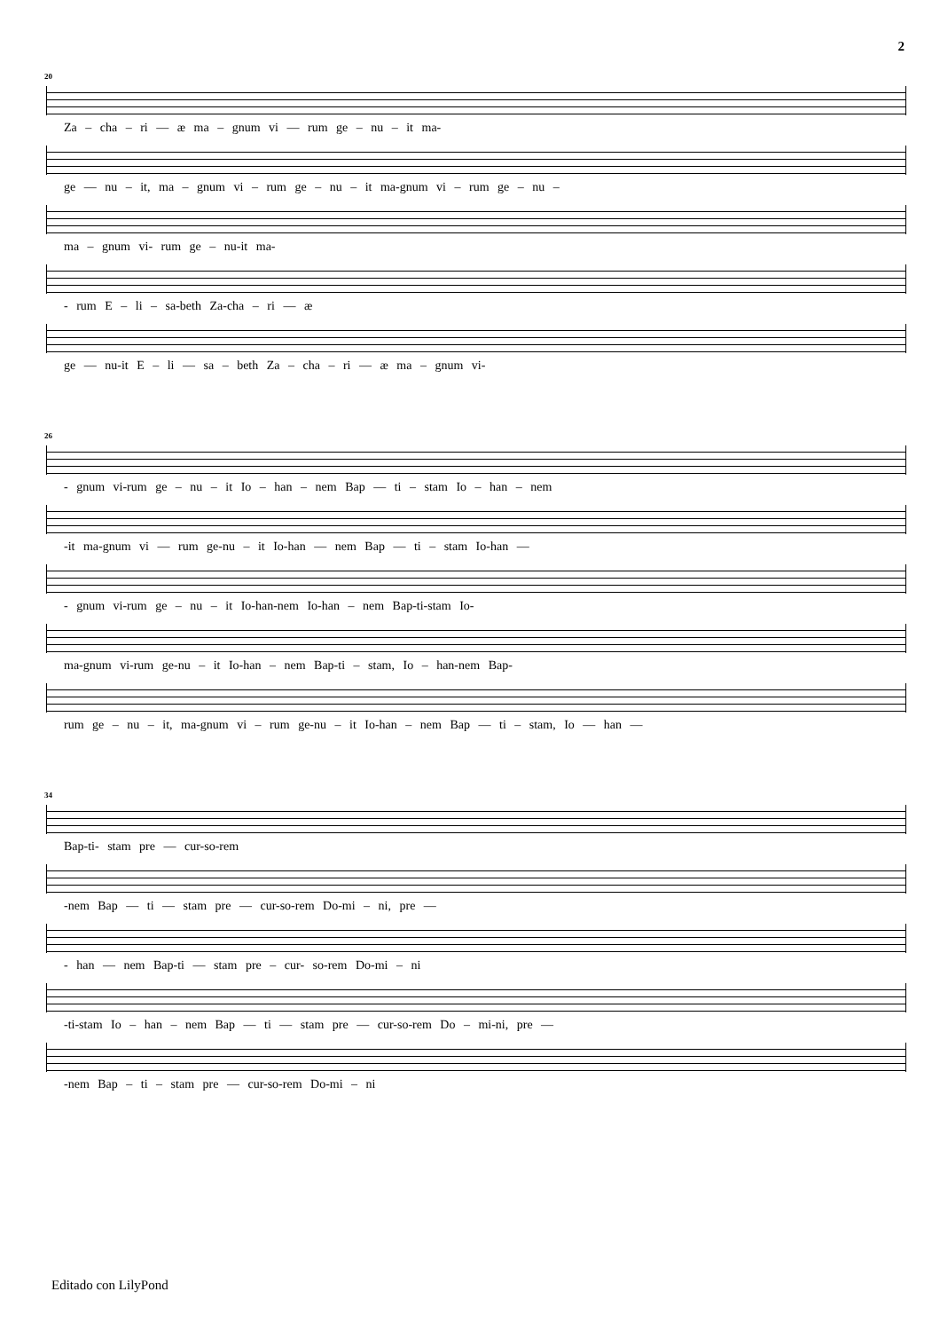2
20
Za – cha – ri — æ ma – gnum vi — rum ge – nu – it ma-
ge — nu – it, ma – gnum vi – rum ge – nu – it ma-gnum vi – rum ge – nu –
ma – gnum vi- rum ge – nu-it ma-
- rum E – li – sa-beth Za-cha – ri — æ
ge — nu-it E – li — sa – beth Za – cha – ri — æ ma – gnum vi-
26
- gnum vi-rum ge – nu – it Io – han – nem Bap — ti – stam Io – han – nem
-it ma-gnum vi — rum ge-nu – it Io-han — nem Bap — ti – stam Io-han —
- gnum vi-rum ge – nu – it Io-han-nem Io-han – nem Bap-ti-stam Io-
ma-gnum vi-rum ge-nu – it Io-han – nem Bap-ti – stam, Io – han-nem Bap-
rum ge – nu – it, ma-gnum vi – rum ge-nu – it Io-han – nem Bap — ti – stam, Io — han —
34
Bap-ti- stam pre — cur-so-rem
-nem Bap — ti — stam pre — cur-so-rem Do-mi – ni, pre —
- han — nem Bap-ti — stam pre – cur- so-rem Do-mi – ni
-ti-stam Io – han – nem Bap — ti — stam pre — cur-so-rem Do – mi-ni, pre —
-nem Bap – ti – stam pre — cur-so-rem Do-mi – ni
Editado con LilyPond